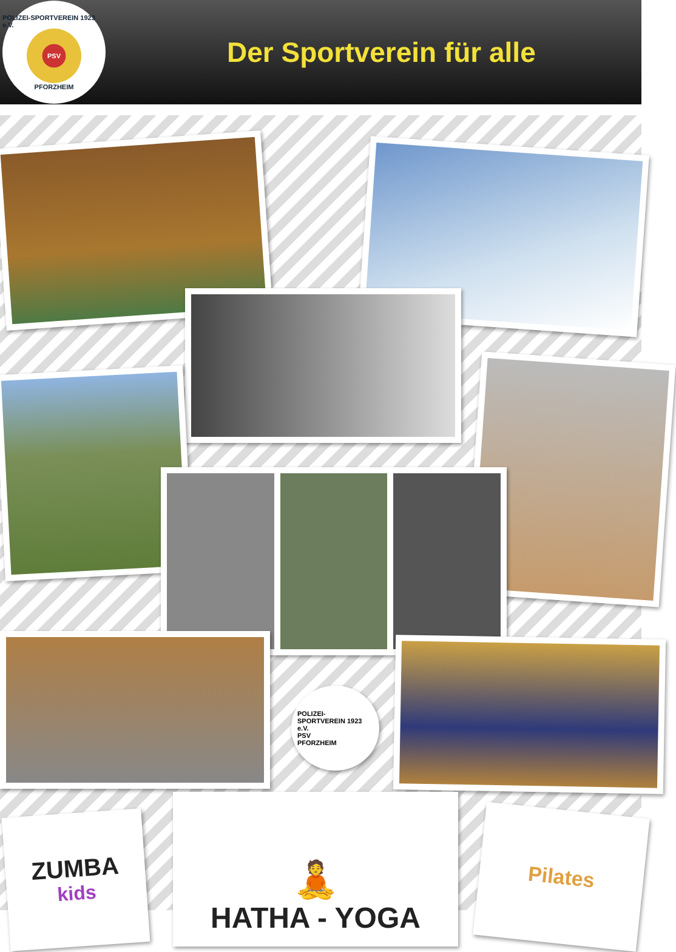POLIZEI-SPORTVEREIN 1923 e.V.
PSV
PFORZHEIM
Der Sportverein für alle
POLIZEI-SPORTVEREIN 1923 e.V.
PSV
PFORZHEIM
ZUMBA
kids
🧘
HATHA - YOGA
Pilates